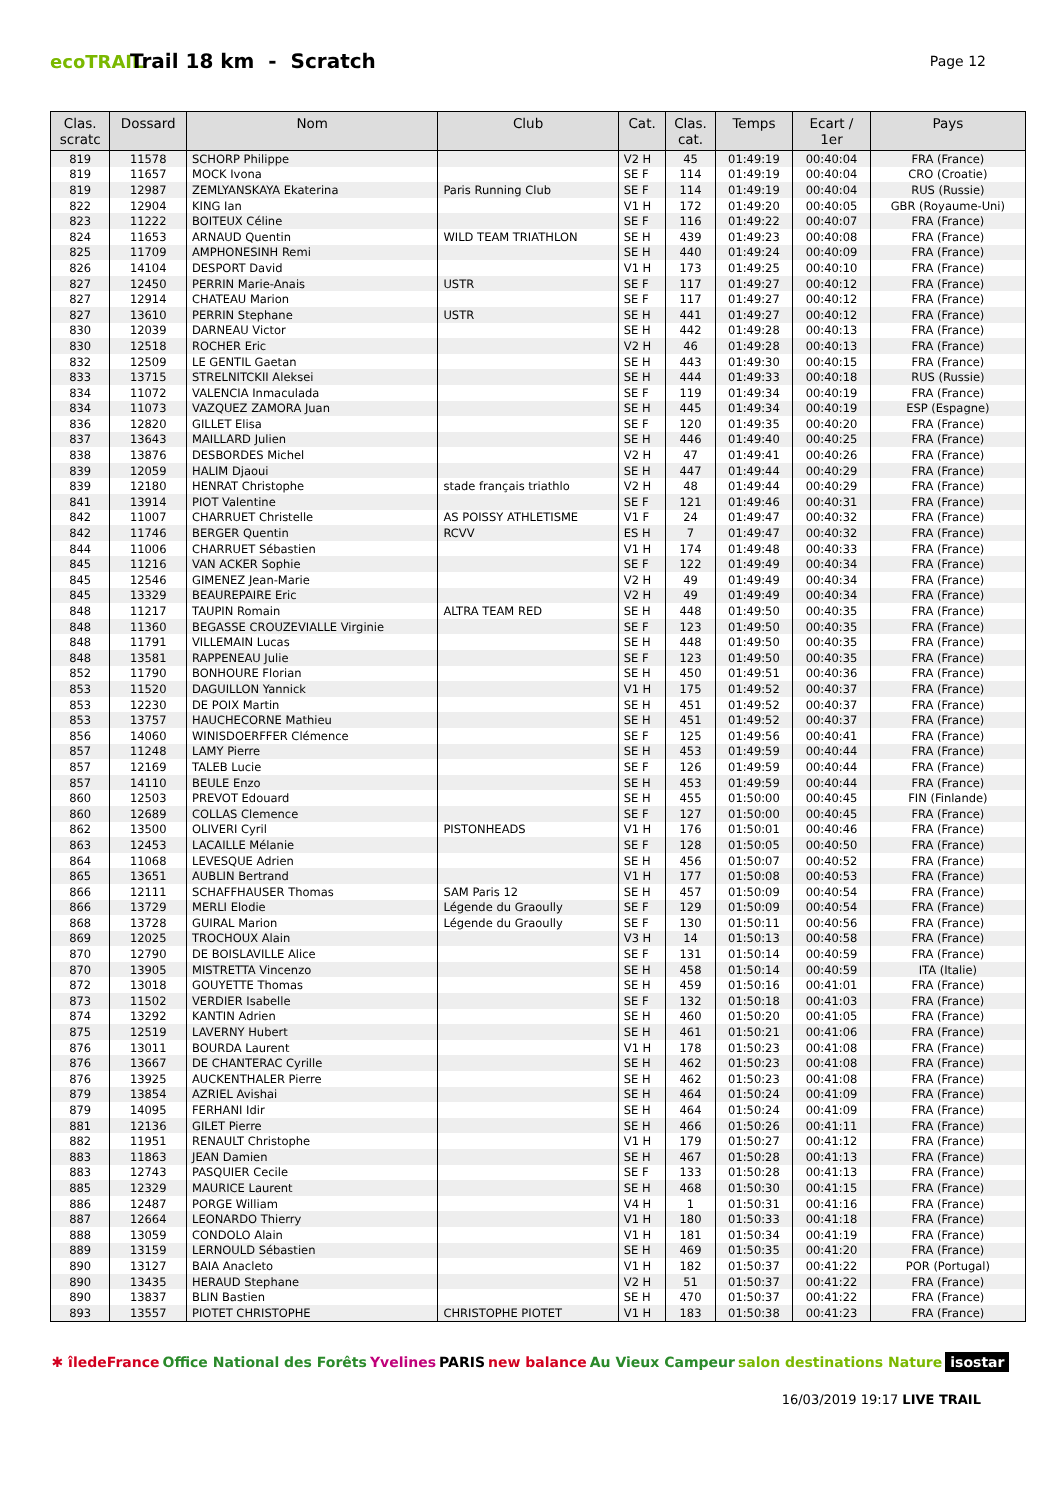ecoTRAIL
Trail 18 km - Scratch
Page 12
| Clas. scratc | Dossard | Nom | Club | Cat. | Clas. cat. | Temps | Ecart / 1er | Pays |
| --- | --- | --- | --- | --- | --- | --- | --- | --- |
| 819 | 11578 | SCHORP Philippe | | V2 H | 45 | 01:49:19 | 00:40:04 | FRA (France) |
| 819 | 11657 | MOCK Ivona | | SE F | 114 | 01:49:19 | 00:40:04 | CRO (Croatie) |
| 819 | 12987 | ZEMLYANSKAYA Ekaterina | Paris Running Club | SE F | 114 | 01:49:19 | 00:40:04 | RUS (Russie) |
| 822 | 12904 | KING Ian | | V1 H | 172 | 01:49:20 | 00:40:05 | GBR (Royaume-Uni) |
| 823 | 11222 | BOITEUX Céline | | SE F | 116 | 01:49:22 | 00:40:07 | FRA (France) |
| 824 | 11653 | ARNAUD Quentin | WILD TEAM TRIATHLON | SE H | 439 | 01:49:23 | 00:40:08 | FRA (France) |
| 825 | 11709 | AMPHONESINH Remi | | SE H | 440 | 01:49:24 | 00:40:09 | FRA (France) |
| 826 | 14104 | DESPORT David | | V1 H | 173 | 01:49:25 | 00:40:10 | FRA (France) |
| 827 | 12450 | PERRIN Marie-Anais | USTR | SE F | 117 | 01:49:27 | 00:40:12 | FRA (France) |
| 827 | 12914 | CHATEAU Marion | | SE F | 117 | 01:49:27 | 00:40:12 | FRA (France) |
| 827 | 13610 | PERRIN Stephane | USTR | SE H | 441 | 01:49:27 | 00:40:12 | FRA (France) |
| 830 | 12039 | DARNEAU Victor | | SE H | 442 | 01:49:28 | 00:40:13 | FRA (France) |
| 830 | 12518 | ROCHER Eric | | V2 H | 46 | 01:49:28 | 00:40:13 | FRA (France) |
| 832 | 12509 | LE GENTIL Gaetan | | SE H | 443 | 01:49:30 | 00:40:15 | FRA (France) |
| 833 | 13715 | STRELNITCKII Aleksei | | SE H | 444 | 01:49:33 | 00:40:18 | RUS (Russie) |
| 834 | 11072 | VALENCIA Inmaculada | | SE F | 119 | 01:49:34 | 00:40:19 | FRA (France) |
| 834 | 11073 | VAZQUEZ ZAMORA Juan | | SE H | 445 | 01:49:34 | 00:40:19 | ESP (Espagne) |
| 836 | 12820 | GILLET Elisa | | SE F | 120 | 01:49:35 | 00:40:20 | FRA (France) |
| 837 | 13643 | MAILLARD Julien | | SE H | 446 | 01:49:40 | 00:40:25 | FRA (France) |
| 838 | 13876 | DESBORDES Michel | | V2 H | 47 | 01:49:41 | 00:40:26 | FRA (France) |
| 839 | 12059 | HALIM Djaoui | | SE H | 447 | 01:49:44 | 00:40:29 | FRA (France) |
| 839 | 12180 | HENRAT Christophe | stade français triathlo | V2 H | 48 | 01:49:44 | 00:40:29 | FRA (France) |
| 841 | 13914 | PIOT Valentine | | SE F | 121 | 01:49:46 | 00:40:31 | FRA (France) |
| 842 | 11007 | CHARRUET Christelle | AS POISSY ATHLETISME | V1 F | 24 | 01:49:47 | 00:40:32 | FRA (France) |
| 842 | 11746 | BERGER Quentin | RCVV | ES H | 7 | 01:49:47 | 00:40:32 | FRA (France) |
| 844 | 11006 | CHARRUET Sébastien | | V1 H | 174 | 01:49:48 | 00:40:33 | FRA (France) |
| 845 | 11216 | VAN ACKER Sophie | | SE F | 122 | 01:49:49 | 00:40:34 | FRA (France) |
| 845 | 12546 | GIMENEZ Jean-Marie | | V2 H | 49 | 01:49:49 | 00:40:34 | FRA (France) |
| 845 | 13329 | BEAUREPAIRE Eric | | V2 H | 49 | 01:49:49 | 00:40:34 | FRA (France) |
| 848 | 11217 | TAUPIN Romain | ALTRA TEAM RED | SE H | 448 | 01:49:50 | 00:40:35 | FRA (France) |
| 848 | 11360 | BEGASSE CROUZEVIALLE Virginie | | SE F | 123 | 01:49:50 | 00:40:35 | FRA (France) |
| 848 | 11791 | VILLEMAIN Lucas | | SE H | 448 | 01:49:50 | 00:40:35 | FRA (France) |
| 848 | 13581 | RAPPENEAU Julie | | SE F | 123 | 01:49:50 | 00:40:35 | FRA (France) |
| 852 | 11790 | BONHOURE Florian | | SE H | 450 | 01:49:51 | 00:40:36 | FRA (France) |
| 853 | 11520 | DAGUILLON Yannick | | V1 H | 175 | 01:49:52 | 00:40:37 | FRA (France) |
| 853 | 12230 | DE POIX Martin | | SE H | 451 | 01:49:52 | 00:40:37 | FRA (France) |
| 853 | 13757 | HAUCHECORNE Mathieu | | SE H | 451 | 01:49:52 | 00:40:37 | FRA (France) |
| 856 | 14060 | WINISDOERFFER Clémence | | SE F | 125 | 01:49:56 | 00:40:41 | FRA (France) |
| 857 | 11248 | LAMY Pierre | | SE H | 453 | 01:49:59 | 00:40:44 | FRA (France) |
| 857 | 12169 | TALEB Lucie | | SE F | 126 | 01:49:59 | 00:40:44 | FRA (France) |
| 857 | 14110 | BEULE Enzo | | SE H | 453 | 01:49:59 | 00:40:44 | FRA (France) |
| 860 | 12503 | PREVOT Edouard | | SE H | 455 | 01:50:00 | 00:40:45 | FIN (Finlande) |
| 860 | 12689 | COLLAS Clemence | | SE F | 127 | 01:50:00 | 00:40:45 | FRA (France) |
| 862 | 13500 | OLIVERI Cyril | PISTONHEADS | V1 H | 176 | 01:50:01 | 00:40:46 | FRA (France) |
| 863 | 12453 | LACAILLE Mélanie | | SE F | 128 | 01:50:05 | 00:40:50 | FRA (France) |
| 864 | 11068 | LEVESQUE Adrien | | SE H | 456 | 01:50:07 | 00:40:52 | FRA (France) |
| 865 | 13651 | AUBLIN Bertrand | | V1 H | 177 | 01:50:08 | 00:40:53 | FRA (France) |
| 866 | 12111 | SCHAFFHAUSER Thomas | SAM Paris 12 | SE H | 457 | 01:50:09 | 00:40:54 | FRA (France) |
| 866 | 13729 | MERLI Elodie | Légende du Graoully | SE F | 129 | 01:50:09 | 00:40:54 | FRA (France) |
| 868 | 13728 | GUIRAL Marion | Légende du Graoully | SE F | 130 | 01:50:11 | 00:40:56 | FRA (France) |
| 869 | 12025 | TROCHOUX Alain | | V3 H | 14 | 01:50:13 | 00:40:58 | FRA (France) |
| 870 | 12790 | DE BOISLAVILLE Alice | | SE F | 131 | 01:50:14 | 00:40:59 | FRA (France) |
| 870 | 13905 | MISTRETTA Vincenzo | | SE H | 458 | 01:50:14 | 00:40:59 | ITA (Italie) |
| 872 | 13018 | GOUYETTE Thomas | | SE H | 459 | 01:50:16 | 00:41:01 | FRA (France) |
| 873 | 11502 | VERDIER Isabelle | | SE F | 132 | 01:50:18 | 00:41:03 | FRA (France) |
| 874 | 13292 | KANTIN Adrien | | SE H | 460 | 01:50:20 | 00:41:05 | FRA (France) |
| 875 | 12519 | LAVERNY Hubert | | SE H | 461 | 01:50:21 | 00:41:06 | FRA (France) |
| 876 | 13011 | BOURDA Laurent | | V1 H | 178 | 01:50:23 | 00:41:08 | FRA (France) |
| 876 | 13667 | DE CHANTERAC Cyrille | | SE H | 462 | 01:50:23 | 00:41:08 | FRA (France) |
| 876 | 13925 | AUCKENTHALER Pierre | | SE H | 462 | 01:50:23 | 00:41:08 | FRA (France) |
| 879 | 13854 | AZRIEL Avishai | | SE H | 464 | 01:50:24 | 00:41:09 | FRA (France) |
| 879 | 14095 | FERHANI Idir | | SE H | 464 | 01:50:24 | 00:41:09 | FRA (France) |
| 881 | 12136 | GILET Pierre | | SE H | 466 | 01:50:26 | 00:41:11 | FRA (France) |
| 882 | 11951 | RENAULT Christophe | | V1 H | 179 | 01:50:27 | 00:41:12 | FRA (France) |
| 883 | 11863 | JEAN Damien | | SE H | 467 | 01:50:28 | 00:41:13 | FRA (France) |
| 883 | 12743 | PASQUIER Cecile | | SE F | 133 | 01:50:28 | 00:41:13 | FRA (France) |
| 885 | 12329 | MAURICE Laurent | | SE H | 468 | 01:50:30 | 00:41:15 | FRA (France) |
| 886 | 12487 | PORGE William | | V4 H | 1 | 01:50:31 | 00:41:16 | FRA (France) |
| 887 | 12664 | LEONARDO Thierry | | V1 H | 180 | 01:50:33 | 00:41:18 | FRA (France) |
| 888 | 13059 | CONDOLO Alain | | V1 H | 181 | 01:50:34 | 00:41:19 | FRA (France) |
| 889 | 13159 | LERNOULD Sébastien | | SE H | 469 | 01:50:35 | 00:41:20 | FRA (France) |
| 890 | 13127 | BAIA Anacleto | | V1 H | 182 | 01:50:37 | 00:41:22 | POR (Portugal) |
| 890 | 13435 | HERAUD Stephane | | V2 H | 51 | 01:50:37 | 00:41:22 | FRA (France) |
| 890 | 13837 | BLIN Bastien | | SE H | 470 | 01:50:37 | 00:41:22 | FRA (France) |
| 893 | 13557 | PIOTET CHRISTOPHE | CHRISTOPHE PIOTET | V1 H | 183 | 01:50:38 | 00:41:23 | FRA (France) |
✱ îledeFrance Office National des Forêts Yvelines PARIS new balance Au Vieux Campeur salon destinations Nature isostar
16/03/2019 19:17 LIVE TRAIL